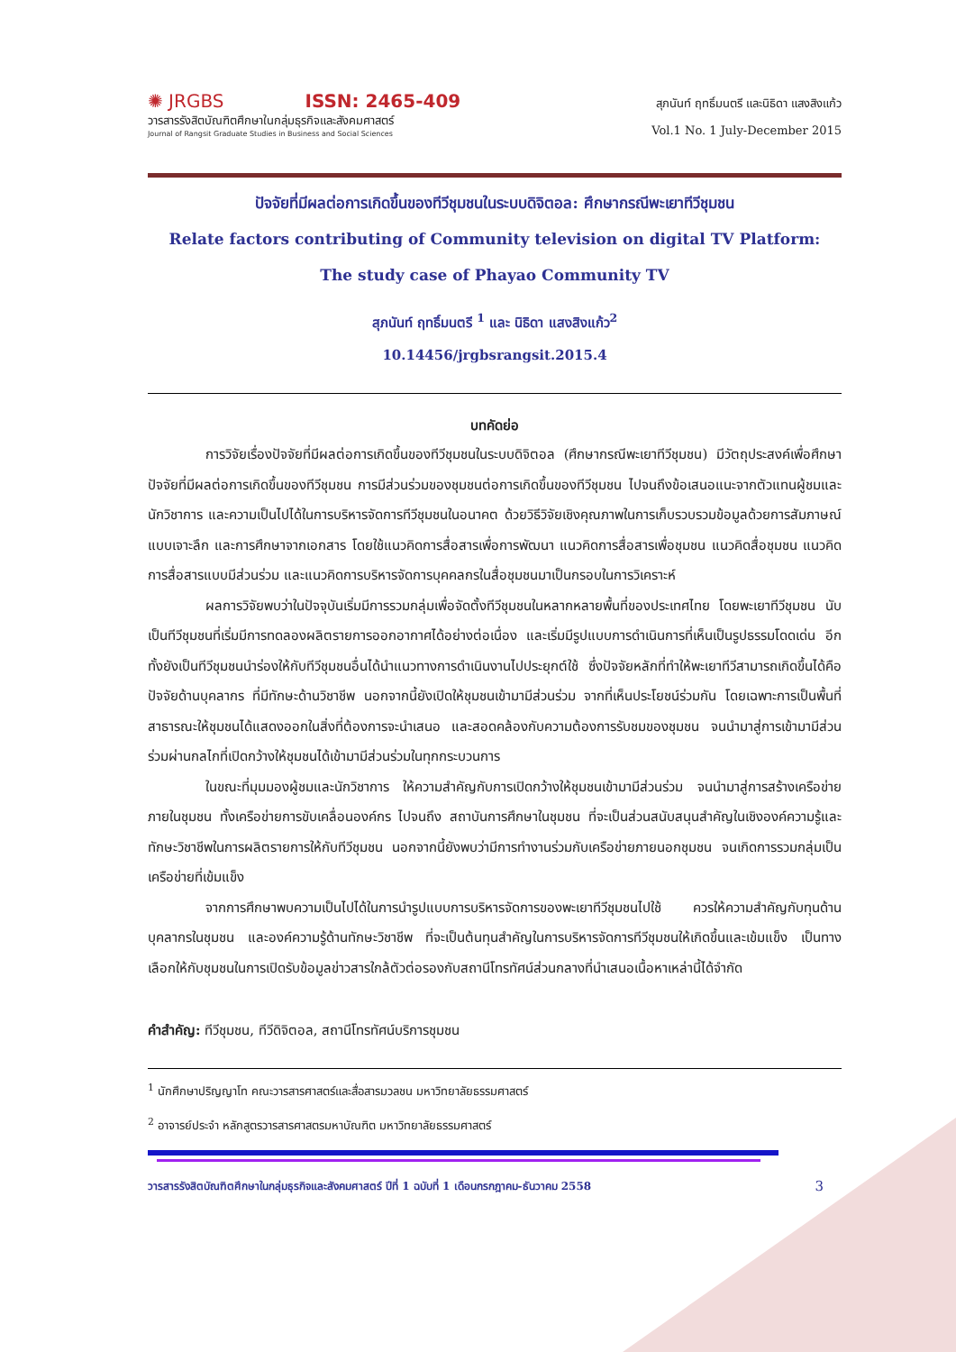✺ JRGBS ISSN: 2465-409
วารสารรังสิตบัณฑิตศึกษาในกลุ่มธุรกิจและสังคมศาสตร์
Journal of Rangsit Graduate Studies in Business and Social Sciences
สุภนันท์ ฤทธิ์มนตรี และนิธิดา แสงสิงแก้ว
Vol.1 No. 1 July-December 2015
ปัจจัยที่มีผลต่อการเกิดขึ้นของทีวีชุมชนในระบบดิจิตอล: ศึกษากรณีพะเยาทีวีชุมชน
Relate factors contributing of Community television on digital TV Platform:
The study case of Phayao Community TV
สุภนันท์ ฤทธิ์มนตรี <sup>1</sup> และ นิธิดา แสงสิงแก้ว<sup>2</sup>
10.14456/jrgbsrangsit.2015.4
บทคัดย่อ
การวิจัยเรื่องปัจจัยที่มีผลต่อการเกิดขึ้นของทีวีชุมชนในระบบดิจิตอล (ศึกษากรณีพะเยาทีวีชุมชน) มีวัตถุประสงค์เพื่อศึกษาปัจจัยที่มีผลต่อการเกิดขึ้นของทีวีชุมชน การมีส่วนร่วมของชุมชนต่อการเกิดขึ้นของทีวีชุมชน ไปจนถึงข้อเสนอแนะจากตัวแทนผู้ชมและนักวิชาการ และความเป็นไปได้ในการบริหารจัดการทีวีชุมชนในอนาคต ด้วยวิธีวิจัยเชิงคุณภาพในการเก็บรวบรวมข้อมูลด้วยการสัมภาษณ์แบบเจาะลึก และการศึกษาจากเอกสาร โดยใช้แนวคิดการสื่อสารเพื่อการพัฒนา แนวคิดการสื่อสารเพื่อชุมชน แนวคิดสื่อชุมชน แนวคิดการสื่อสารแบบมีส่วนร่วม และแนวคิดการบริหารจัดการบุคคลกรในสื่อชุมชนมาเป็นกรอบในการวิเคราะห์
ผลการวิจัยพบว่าในปัจจุบันเริ่มมีการรวมกลุ่มเพื่อจัดตั้งทีวีชุมชนในหลากหลายพื้นที่ของประเทศไทย โดยพะเยาทีวีชุมชน นับเป็นทีวีชุมชนที่เริ่มมีการทดลองผลิตรายการออกอากาศได้อย่างต่อเนื่อง และเริ่มมีรูปแบบการดำเนินการที่เห็นเป็นรูปธรรมโดดเด่น อีกทั้งยังเป็นทีวีชุมชนนำร่องให้กับทีวีชุมชนอื่นได้นำแนวทางการดำเนินงานไปประยุกต์ใช้ ซึ่งปัจจัยหลักที่ทำให้พะเยาทีวีสามารถเกิดขึ้นได้คือปัจจัยด้านบุคลากร ที่มีทักษะด้านวิชาชีพ นอกจากนี้ยังเปิดให้ชุมชนเข้ามามีส่วนร่วม จากที่เห็นประโยชน์ร่วมกัน โดยเฉพาะการเป็นพื้นที่สาธารณะให้ชุมชนได้แสดงออกในสิ่งที่ต้องการจะนำเสนอ และสอดคล้องกับความต้องการรับชมของชุมชน จนนำมาสู่การเข้ามามีส่วนร่วมผ่านกลไกที่เปิดกว้างให้ชุมชนได้เข้ามามีส่วนร่วมในทุกกระบวนการ
ในขณะที่มุมมองผู้ชมและนักวิชาการ ให้ความสำคัญกับการเปิดกว้างให้ชุมชนเข้ามามีส่วนร่วม จนนำมาสู่การสร้างเครือข่าย ภายในชุมชน ทั้งเครือข่ายการขับเคลื่อนองค์กร ไปจนถึง สถาบันการศึกษาในชุมชน ที่จะเป็นส่วนสนับสนุนสำคัญในเชิงองค์ความรู้และทักษะวิชาชีพในการผลิตรายการให้กับทีวีชุมชน นอกจากนี้ยังพบว่ามีการทำงานร่วมกับเครือข่ายภายนอกชุมชน จนเกิดการรวมกลุ่มเป็นเครือข่ายที่เข้มแข็ง
จากการศึกษาพบความเป็นไปได้ในการนำรูปแบบการบริหารจัดการของพะเยาทีวีชุมชนไปใช้ ควรให้ความสำคัญกับทุนด้านบุคลากรในชุมชน และองค์ความรู้ด้านทักษะวิชาชีพ ที่จะเป็นต้นทุนสำคัญในการบริหารจัดการทีวีชุมชนให้เกิดขึ้นและเข้มแข็ง เป็นทางเลือกให้กับชุมชนในการเปิดรับข้อมูลข่าวสารใกล้ตัวต่อรองกับสถานีโทรทัศน์ส่วนกลางที่นำเสนอเนื้อหาเหล่านี้ได้จำกัด
คำสำคัญ: ทีวีชุมชน, ทีวีดิจิตอล, สถานีโทรทัศน์บริการชุมชน
<sup>1</sup> นักศึกษาปริญญาโท คณะวารสารศาสตร์และสื่อสารมวลชน มหาวิทยาลัยธรรมศาสตร์
<sup>2</sup> อาจารย์ประจำ หลักสูตรวารสารศาสตรมหาบัณฑิต มหาวิทยาลัยธรรมศาสตร์
วารสารรังสิตบัณฑิตศึกษาในกลุ่มธุรกิจและสังคมศาสตร์ ปีที่ 1 ฉบับที่ 1 เดือนกรกฎาคม-ธันวาคม 2558 3